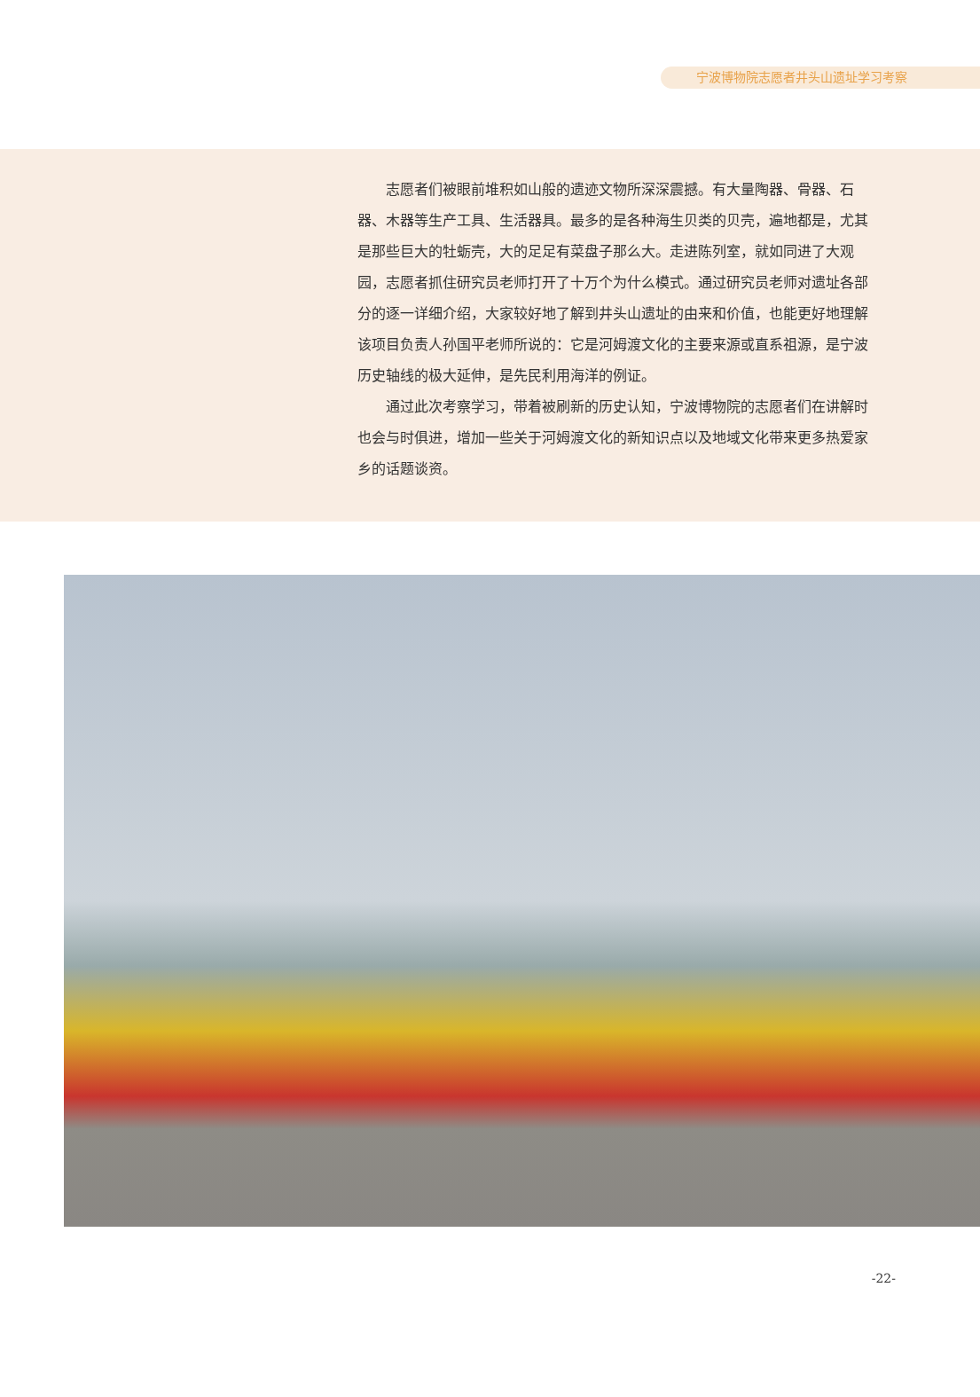宁波博物院志愿者井头山遗址学习考察
志愿者们被眼前堆积如山般的遗迹文物所深深震撼。有大量陶器、骨器、石器、木器等生产工具、生活器具。最多的是各种海生贝类的贝壳，遍地都是，尤其是那些巨大的牡蛎壳，大的足足有菜盘子那么大。走进陈列室，就如同进了大观园，志愿者抓住研究员老师打开了十万个为什么模式。通过研究员老师对遗址各部分的逐一详细介绍，大家较好地了解到井头山遗址的由来和价值，也能更好地理解该项目负责人孙国平老师所说的：它是河姆渡文化的主要来源或直系祖源，是宁波历史轴线的极大延伸，是先民利用海洋的例证。
通过此次考察学习，带着被刷新的历史认知，宁波博物院的志愿者们在讲解时也会与时俱进，增加一些关于河姆渡文化的新知识点以及地域文化带来更多热爱家乡的话题谈资。
-22-